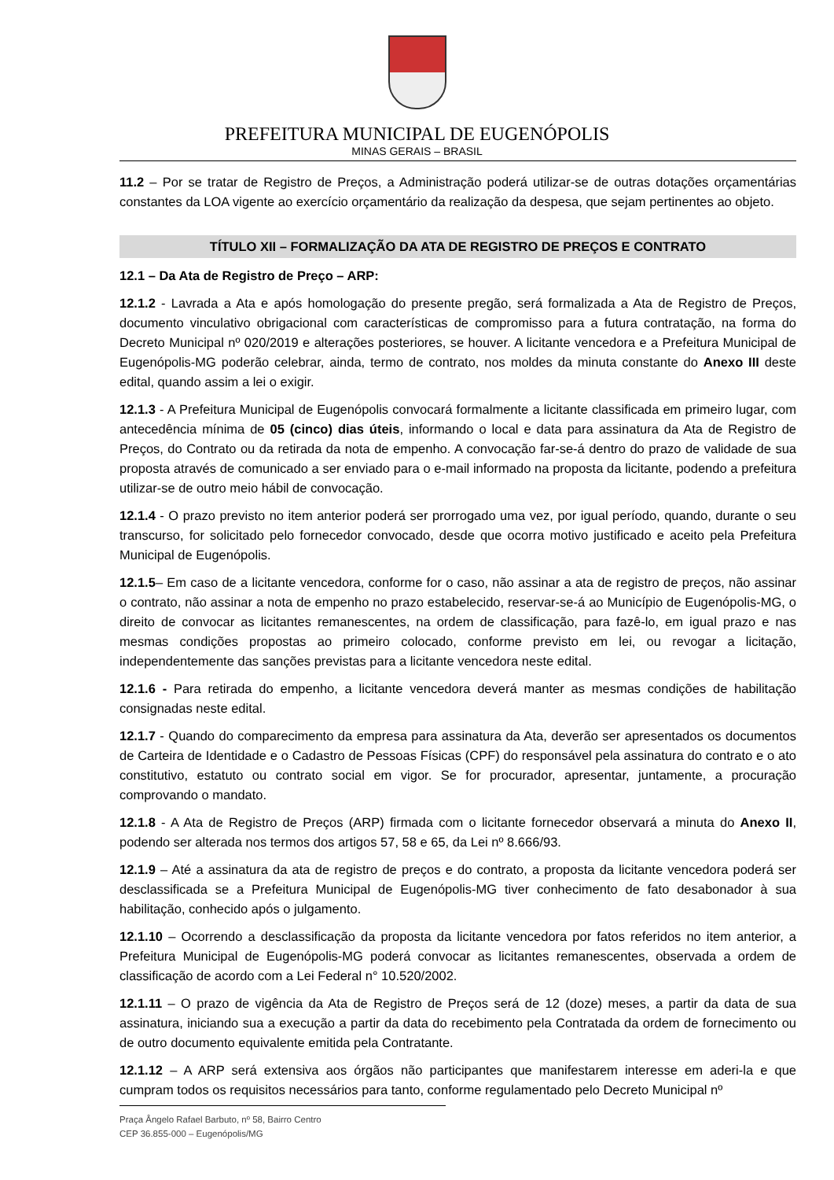PREFEITURA MUNICIPAL DE EUGENÓPOLIS
MINAS GERAIS – BRASIL
11.2 – Por se tratar de Registro de Preços, a Administração poderá utilizar-se de outras dotações orçamentárias constantes da LOA vigente ao exercício orçamentário da realização da despesa, que sejam pertinentes ao objeto.
TÍTULO XII – FORMALIZAÇÃO DA ATA DE REGISTRO DE PREÇOS E CONTRATO
12.1 – Da Ata de Registro de Preço – ARP:
12.1.2 - Lavrada a Ata e após homologação do presente pregão, será formalizada a Ata de Registro de Preços, documento vinculativo obrigacional com características de compromisso para a futura contratação, na forma do Decreto Municipal nº 020/2019 e alterações posteriores, se houver. A licitante vencedora e a Prefeitura Municipal de Eugenópolis-MG poderão celebrar, ainda, termo de contrato, nos moldes da minuta constante do Anexo III deste edital, quando assim a lei o exigir.
12.1.3 - A Prefeitura Municipal de Eugenópolis convocará formalmente a licitante classificada em primeiro lugar, com antecedência mínima de 05 (cinco) dias úteis, informando o local e data para assinatura da Ata de Registro de Preços, do Contrato ou da retirada da nota de empenho. A convocação far-se-á dentro do prazo de validade de sua proposta através de comunicado a ser enviado para o e-mail informado na proposta da licitante, podendo a prefeitura utilizar-se de outro meio hábil de convocação.
12.1.4 - O prazo previsto no item anterior poderá ser prorrogado uma vez, por igual período, quando, durante o seu transcurso, for solicitado pelo fornecedor convocado, desde que ocorra motivo justificado e aceito pela Prefeitura Municipal de Eugenópolis.
12.1.5– Em caso de a licitante vencedora, conforme for o caso, não assinar a ata de registro de preços, não assinar o contrato, não assinar a nota de empenho no prazo estabelecido, reservar-se-á ao Município de Eugenópolis-MG, o direito de convocar as licitantes remanescentes, na ordem de classificação, para fazê-lo, em igual prazo e nas mesmas condições propostas ao primeiro colocado, conforme previsto em lei, ou revogar a licitação, independentemente das sanções previstas para a licitante vencedora neste edital.
12.1.6 - Para retirada do empenho, a licitante vencedora deverá manter as mesmas condições de habilitação consignadas neste edital.
12.1.7 - Quando do comparecimento da empresa para assinatura da Ata, deverão ser apresentados os documentos de Carteira de Identidade e o Cadastro de Pessoas Físicas (CPF) do responsável pela assinatura do contrato e o ato constitutivo, estatuto ou contrato social em vigor. Se for procurador, apresentar, juntamente, a procuração comprovando o mandato.
12.1.8 - A Ata de Registro de Preços (ARP) firmada com o licitante fornecedor observará a minuta do Anexo II, podendo ser alterada nos termos dos artigos 57, 58 e 65, da Lei nº 8.666/93.
12.1.9 – Até a assinatura da ata de registro de preços e do contrato, a proposta da licitante vencedora poderá ser desclassificada se a Prefeitura Municipal de Eugenópolis-MG tiver conhecimento de fato desabonador à sua habilitação, conhecido após o julgamento.
12.1.10 – Ocorrendo a desclassificação da proposta da licitante vencedora por fatos referidos no item anterior, a Prefeitura Municipal de Eugenópolis-MG poderá convocar as licitantes remanescentes, observada a ordem de classificação de acordo com a Lei Federal n° 10.520/2002.
12.1.11 – O prazo de vigência da Ata de Registro de Preços será de 12 (doze) meses, a partir da data de sua assinatura, iniciando sua a execução a partir da data do recebimento pela Contratada da ordem de fornecimento ou de outro documento equivalente emitida pela Contratante.
12.1.12 – A ARP será extensiva aos órgãos não participantes que manifestarem interesse em aderi-la e que cumpram todos os requisitos necessários para tanto, conforme regulamentado pelo Decreto Municipal nº
Praça Ângelo Rafael Barbuto, nº 58, Bairro Centro
CEP 36.855-000 – Eugenópolis/MG